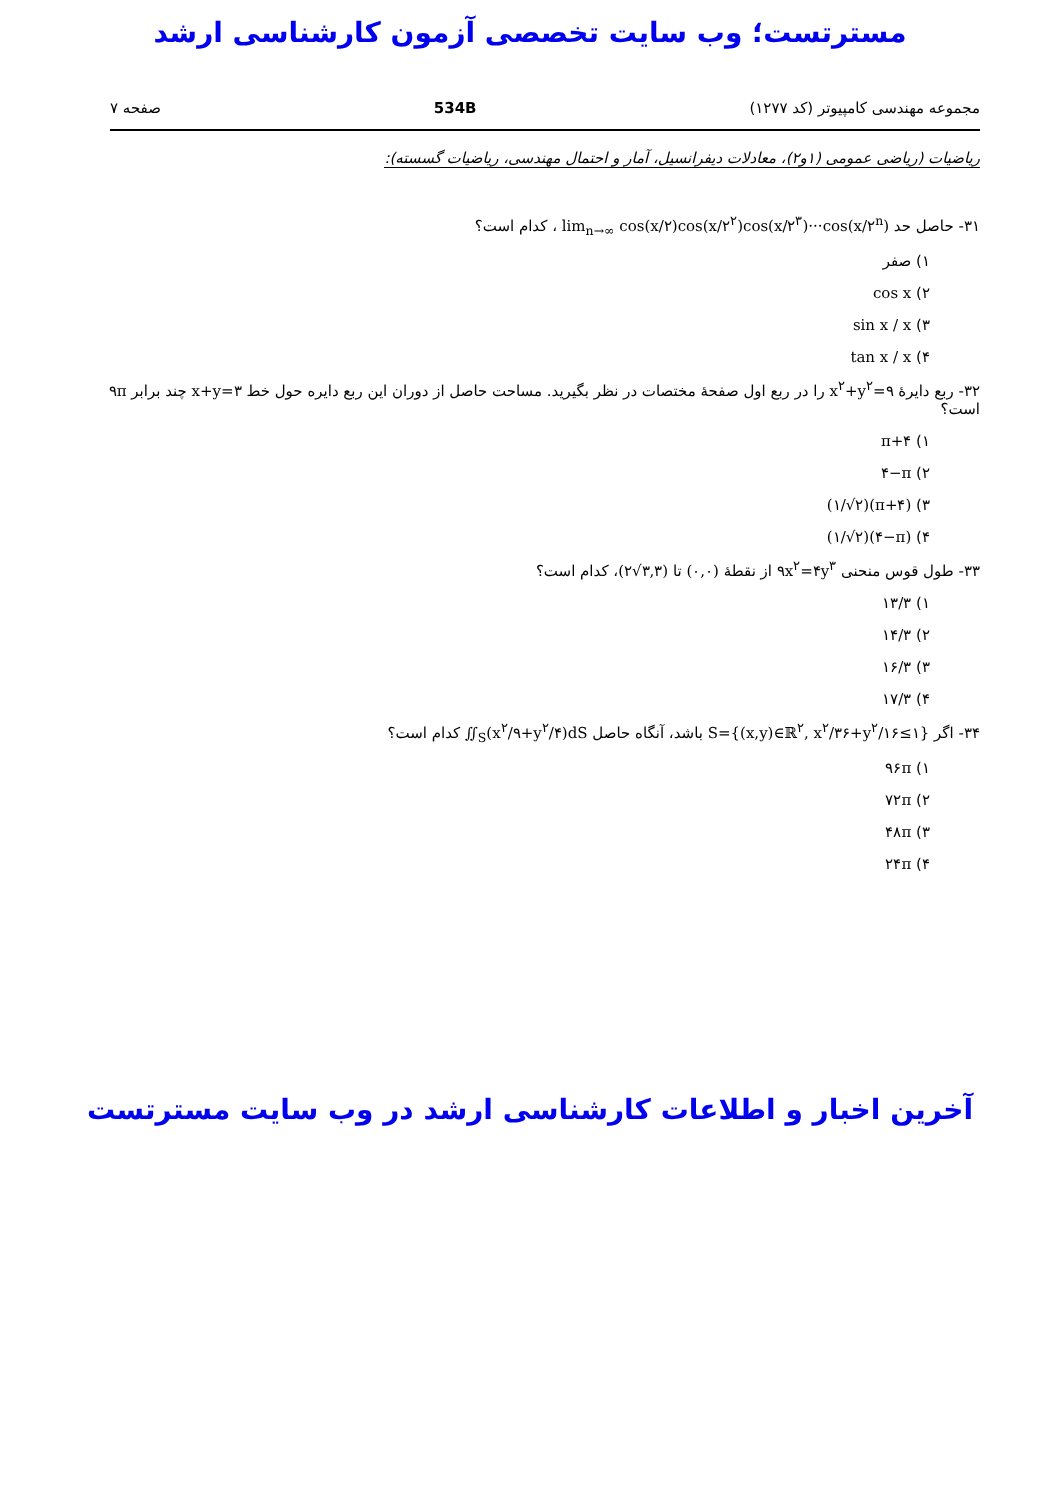مسترتست؛ وب سایت تخصصی آزمون کارشناسی ارشد
مجموعه مهندسی کامپیوتر (کد ۱۲۷۷) 534B صفحه ۷
ریاضیات (ریاضی عمومی (۱و۲)، معادلات دیفرانسیل، آمار و احتمال مهندسی، ریاضیات گسسته):
۳۱- حاصل حد lim<sub>n→∞</sub> cos(x/۲)cos(x/۲<sup>۲</sup>)cos(x/۲<sup>۳</sup>)···cos(x/۲<sup>n</sup>) ، کدام است؟
۱) صفر
۲) cos x
۳) sin x / x
۴) tan x / x
۳۲- ربع دایرهٔ x<sup>۲</sup>+y<sup>۲</sup>=۹ را در ربع اول صفحهٔ مختصات در نظر بگیرید. مساحت حاصل از دوران این ربع دایره حول خط x+y=۳ چند برابر ۹π است؟
۱) π+۴
۲) ۴−π
۳) (۱/√۲)(π+۴)
۴) (۱/√۲)(۴−π)
۳۳- طول قوس منحنی ۹x<sup>۲</sup>=۴y<sup>۳</sup> از نقطهٔ (۰,۰) تا (۲√۳,۳)، کدام است؟
۱) ۱۳/۳
۲) ۱۴/۳
۳) ۱۶/۳
۴) ۱۷/۳
۳۴- اگر S={(x,y)∈ℝ<sup>۲</sup>, x<sup>۲</sup>/۳۶+y<sup>۲</sup>/۱۶≤۱} باشد، آنگاه حاصل ∬<sub>S</sub>(x<sup>۲</sup>/۹+y<sup>۲</sup>/۴)dS کدام است؟
۱) ۹۶π
۲) ۷۲π
۳) ۴۸π
۴) ۲۴π
آخرین اخبار و اطلاعات کارشناسی ارشد در وب سایت مسترتست